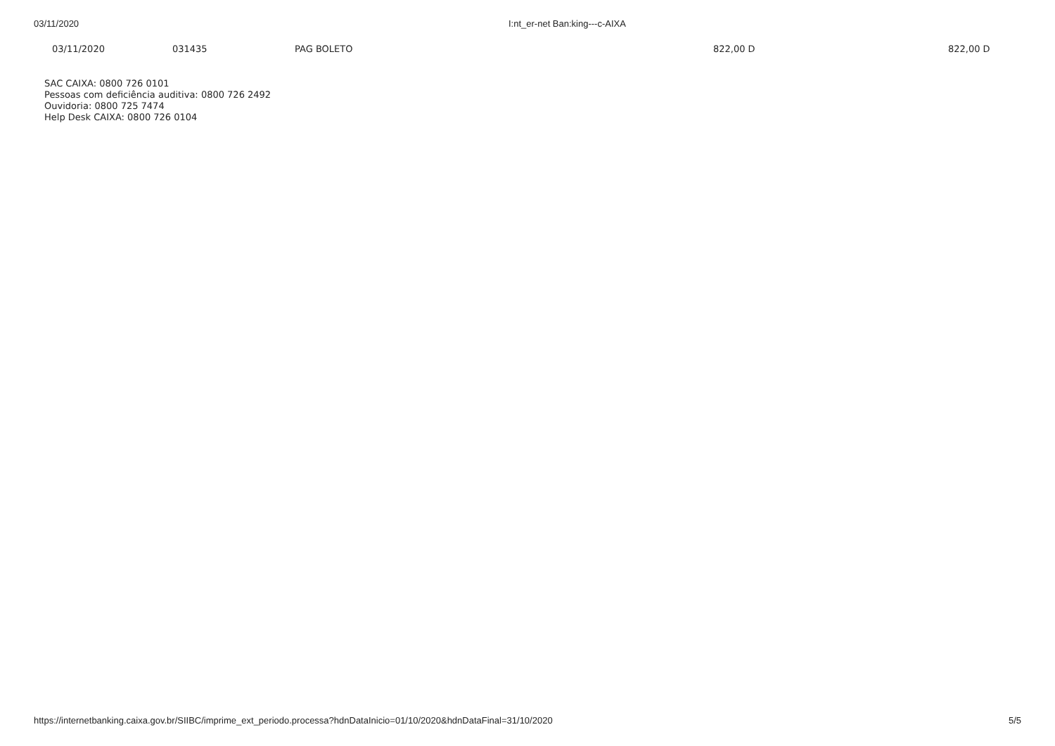03/11/2020 I:nt_er-net Ban:king---c-AIXA
| 03/11/2020 | 031435 | PAG BOLETO | 822,00 D | 822,00 D |
SAC CAIXA: 0800 726 0101
Pessoas com deficiência auditiva: 0800 726 2492
Ouvidoria: 0800 725 7474
Help Desk CAIXA: 0800 726 0104
https://internetbanking.caixa.gov.br/SIIBC/imprime_ext_periodo.processa?hdnDataInicio=01/10/2020&hdnDataFinal=31/10/2020 5/5